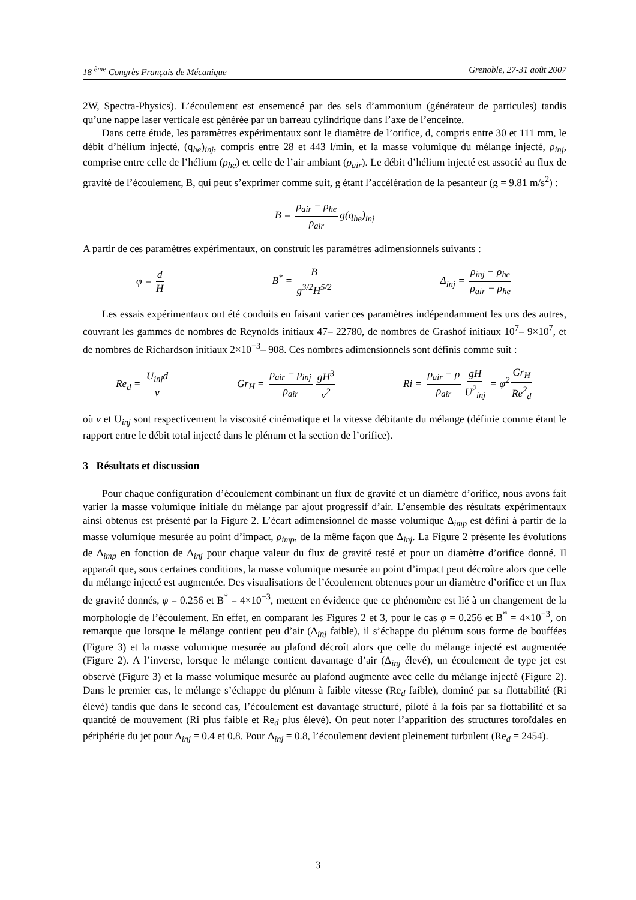18 <sup>ème</sup> Congrès Français de Mécanique Grenoble, 27-31 août 2007
2W, Spectra-Physics). L’écoulement est ensemencé par des sels d’ammonium (générateur de particules) tandis qu’une nappe laser verticale est générée par un barreau cylindrique dans l’axe de l’enceinte.
Dans cette étude, les paramètres expérimentaux sont le diamètre de l’orifice, d, compris entre 30 et 111 mm, le débit d’hélium injecté, (q<sub>he</sub>)<sub>inj</sub>, compris entre 28 et 443 l/min, et la masse volumique du mélange injecté, ρ<sub>inj</sub>, comprise entre celle de l’hélium (ρ<sub>he</sub>) et celle de l’air ambiant (ρ<sub>air</sub>). Le débit d’hélium injecté est associé au flux de gravité de l’écoulement, B, qui peut s’exprimer comme suit, g étant l’accélération de la pesanteur (g = 9.81 m/s<sup>2</sup>) :
B = ρ<sub>air</sub> − ρ<sub>he</sub> ρ<sub>air</sub> g(q<sub>he</sub>)<sub>inj</sub>
A partir de ces paramètres expérimentaux, on construit les paramètres adimensionnels suivants :
φ = d H B<sup>*</sup> = B g<sup>3/2</sup>H<sup>5/2</sup> Δ<sub>inj</sub> = ρ<sub>inj</sub> − ρ<sub>he</sub> ρ<sub>air</sub> − ρ<sub>he</sub>
Les essais expérimentaux ont été conduits en faisant varier ces paramètres indépendamment les uns des autres, couvrant les gammes de nombres de Reynolds initiaux 47– 22780, de nombres de Grashof initiaux 10<sup>7</sup>– 9×10<sup>7</sup>, et de nombres de Richardson initiaux 2×10<sup>−3</sup>– 908. Ces nombres adimensionnels sont définis comme suit :
Re<sub>d</sub> = U<sub>inj</sub>d ν Gr<sub>H</sub> = ρ<sub>air</sub> − ρ<sub>inj</sub> ρ<sub>air</sub> gH<sup>3</sup> ν<sup>2</sup> Ri = ρ<sub>air</sub> − ρ ρ<sub>air</sub> gH U<sup>2</sup><sub>inj</sub> = φ<sup>2</sup> Gr<sub>H</sub> Re<sup>2</sup><sub>d</sub>
où ν et U<sub>inj</sub> sont respectivement la viscosité cinématique et la vitesse débitante du mélange (définie comme étant le rapport entre le débit total injecté dans le plénum et la section de l’orifice).
3 Résultats et discussion
Pour chaque configuration d’écoulement combinant un flux de gravité et un diamètre d’orifice, nous avons fait varier la masse volumique initiale du mélange par ajout progressif d’air. L’ensemble des résultats expérimentaux ainsi obtenus est présenté par la Figure 2. L’écart adimensionnel de masse volumique Δ<sub>imp</sub> est défini à partir de la masse volumique mesurée au point d’impact, ρ<sub>imp</sub>, de la même façon que Δ<sub>inj</sub>. La Figure 2 présente les évolutions de Δ<sub>imp</sub> en fonction de Δ<sub>inj</sub> pour chaque valeur du flux de gravité testé et pour un diamètre d’orifice donné. Il apparaît que, sous certaines conditions, la masse volumique mesurée au point d’impact peut décroître alors que celle du mélange injecté est augmentée. Des visualisations de l’écoulement obtenues pour un diamètre d’orifice et un flux de gravité donnés, φ = 0.256 et B<sup>*</sup> = 4×10<sup>−3</sup>, mettent en évidence que ce phénomène est lié à un changement de la morphologie de l’écoulement. En effet, en comparant les Figures 2 et 3, pour le cas φ = 0.256 et B<sup>*</sup> = 4×10<sup>−3</sup>, on remarque que lorsque le mélange contient peu d’air (Δ<sub>inj</sub> faible), il s’échappe du plénum sous forme de bouffées (Figure 3) et la masse volumique mesurée au plafond décroît alors que celle du mélange injecté est augmentée (Figure 2). A l’inverse, lorsque le mélange contient davantage d’air (Δ<sub>inj</sub> élevé), un écoulement de type jet est observé (Figure 3) et la masse volumique mesurée au plafond augmente avec celle du mélange injecté (Figure 2). Dans le premier cas, le mélange s’échappe du plénum à faible vitesse (Re<sub>d</sub> faible), dominé par sa flottabilité (Ri élevé) tandis que dans le second cas, l’écoulement est davantage structuré, piloté à la fois par sa flottabilité et sa quantité de mouvement (Ri plus faible et Re<sub>d</sub> plus élevé). On peut noter l’apparition des structures toroïdales en périphérie du jet pour Δ<sub>inj</sub> = 0.4 et 0.8. Pour Δ<sub>inj</sub> = 0.8, l’écoulement devient pleinement turbulent (Re<sub>d</sub> = 2454).
3